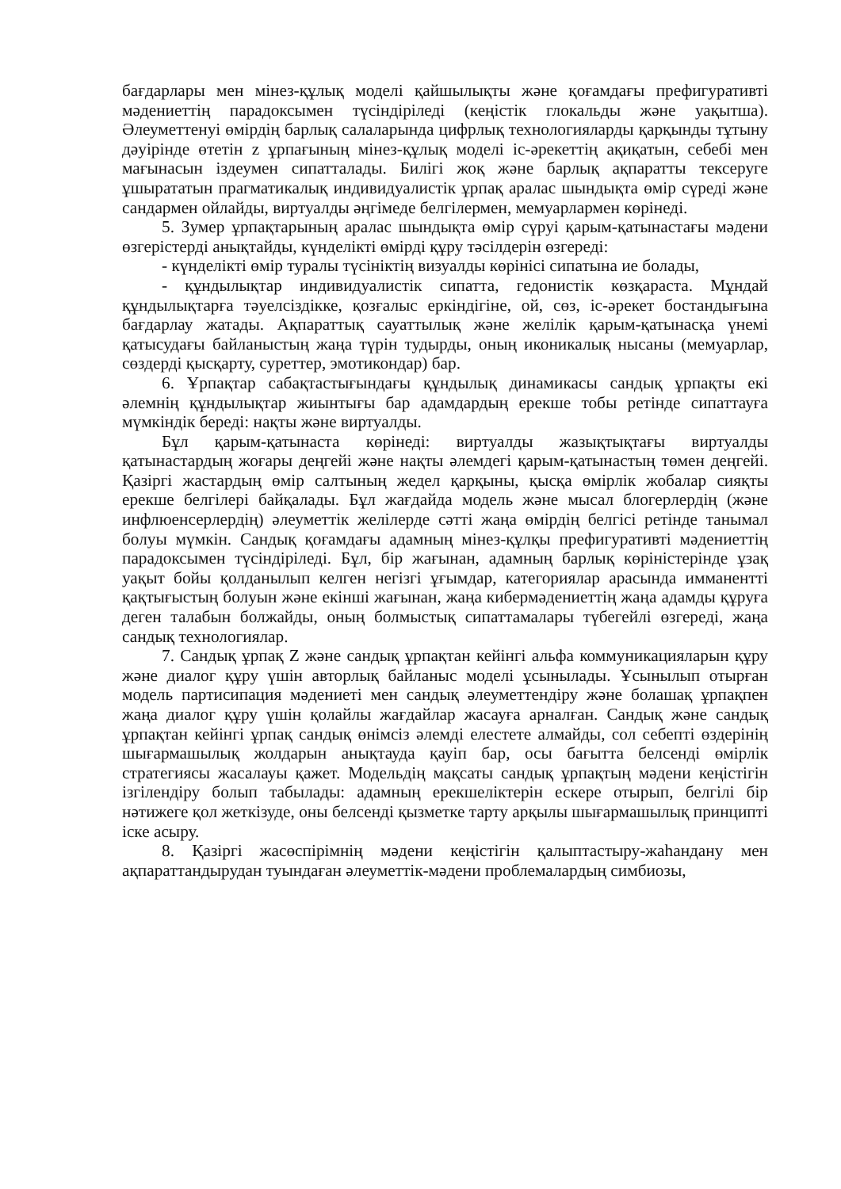бағдарлары мен мінез-құлық моделі қайшылықты және қоғамдағы префигуративті мәдениеттің парадоксымен түсіндіріледі (кеңістік глокальды және уақытша). Әлеуметтенуі өмірдің барлық салаларында цифрлық технологияларды қарқынды тұтыну дәуірінде өтетін z ұрпағының мінез-құлық моделі іс-әрекеттің ақиқатын, себебі мен мағынасын іздеумен сипатталады. Билігі жоқ және барлық ақпаратты тексеруге ұшырататын прагматикалық индивидуалистік ұрпақ аралас шындықта өмір сүреді және сандармен ойлайды, виртуалды әңгімеде белгілермен, мемуарлармен көрінеді.
5. Зумер ұрпақтарының аралас шындықта өмір сүруі қарым-қатынастағы мәдени өзгерістерді анықтайды, күнделікті өмірді құру тәсілдерін өзгереді:
- күнделікті өмір туралы түсініктің визуалды көрінісі сипатына ие болады,
- құндылықтар индивидуалистік сипатта, гедонистік көзқараста. Мұндай құндылықтарға тәуелсіздікке, қозғалыс еркіндігіне, ой, сөз, іс-әрекет бостандығына бағдарлау жатады. Ақпараттық сауаттылық және желілік қарым-қатынасқа үнемі қатысудағы байланыстың жаңа түрін тудырды, оның иконикалық нысаны (мемуарлар, сөздерді қысқарту, суреттер, эмотикондар) бар.
6. Ұрпақтар сабақтастығындағы құндылық динамикасы сандық ұрпақты екі әлемнің құндылықтар жиынтығы бар адамдардың ерекше тобы ретінде сипаттауға мүмкіндік береді: нақты және виртуалды.
Бұл қарым-қатынаста көрінеді: виртуалды жазықтықтағы виртуалды қатынастардың жоғары деңгейі және нақты әлемдегі қарым-қатынастың төмен деңгейі. Қазіргі жастардың өмір салтының жедел қарқыны, қысқа өмірлік жобалар сияқты ерекше белгілері байқалады. Бұл жағдайда модель және мысал блогерлердің (және инфлюенсерлердің) әлеуметтік желілерде сәтті жаңа өмірдің белгісі ретінде танымал болуы мүмкін. Сандық қоғамдағы адамның мінез-құлқы префигуративті мәдениеттің парадоксымен түсіндіріледі. Бұл, бір жағынан, адамның барлық көріністерінде ұзақ уақыт бойы қолданылып келген негізгі ұғымдар, категориялар арасында имманентті қақтығыстың болуын және екінші жағынан, жаңа кибермәдениеттің жаңа адамды құруға деген талабын болжайды, оның болмыстық сипаттамалары түбегейлі өзгереді, жаңа сандық технологиялар.
7. Сандық ұрпақ Z және сандық ұрпақтан кейінгі альфа коммуникацияларын құру және диалог құру үшін авторлық байланыс моделі ұсынылады. Ұсынылып отырған модель партисипация мәдениеті мен сандық әлеуметтендіру және болашақ ұрпақпен жаңа диалог құру үшін қолайлы жағдайлар жасауға арналған. Сандық және сандық ұрпақтан кейінгі ұрпақ сандық өнімсіз әлемді елестете алмайды, сол себепті өздерінің шығармашылық жолдарын анықтауда қауіп бар, осы бағытта белсенді өмірлік стратегиясы жасалауы қажет. Модельдің мақсаты сандық ұрпақтың мәдени кеңістігін ізгілендіру болып табылады: адамның ерекшеліктерін ескере отырып, белгілі бір нәтижеге қол жеткізуде, оны белсенді қызметке тарту арқылы шығармашылық принципті іске асыру.
8. Қазіргі жасөспірімнің мәдени кеңістігін қалыптастыру-жаһандану мен ақпараттандырудан туындаған әлеуметтік-мәдени проблемалардың симбиозы,